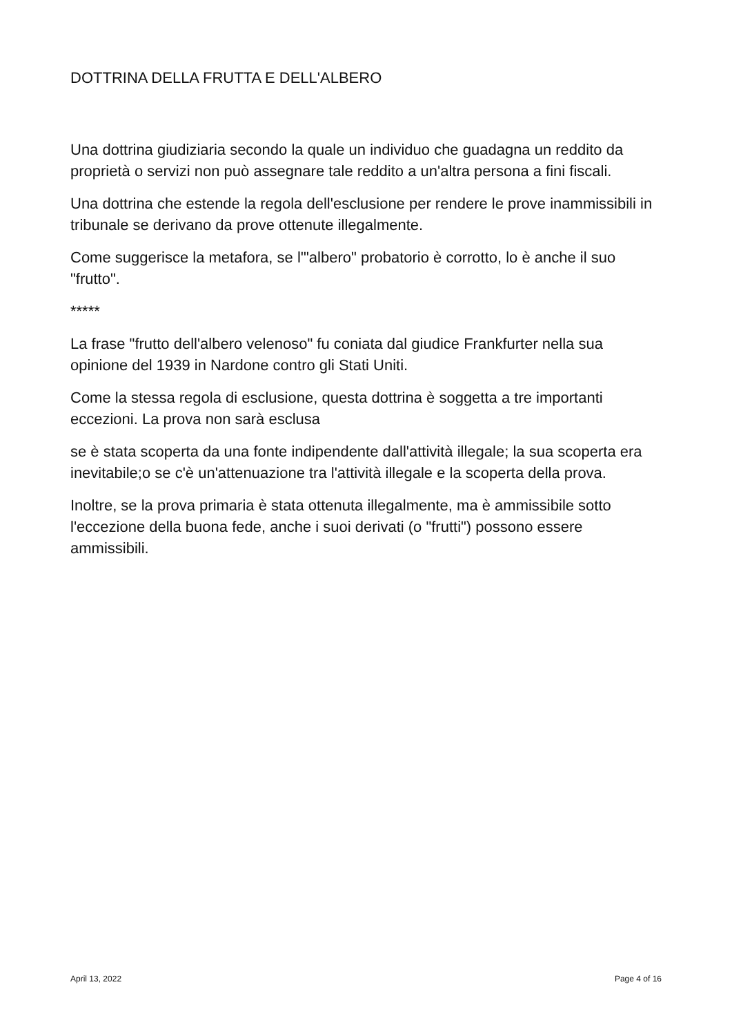DOTTRINA DELLA FRUTTA E DELL'ALBERO
Una dottrina giudiziaria secondo la quale un individuo che guadagna un reddito da proprietà o servizi non può assegnare tale reddito a un'altra persona a fini fiscali.
Una dottrina che estende la regola dell'esclusione per rendere le prove inammissibili in tribunale se derivano da prove ottenute illegalmente.
Come suggerisce la metafora, se l'"albero" probatorio è corrotto, lo è anche il suo "frutto".
*****
La frase "frutto dell'albero velenoso" fu coniata dal giudice Frankfurter nella sua opinione del 1939 in Nardone contro gli Stati Uniti.
Come la stessa regola di esclusione, questa dottrina è soggetta a tre importanti eccezioni. La prova non sarà esclusa
se è stata scoperta da una fonte indipendente dall'attività illegale; la sua scoperta era inevitabile;o se c'è un'attenuazione tra l'attività illegale e la scoperta della prova.
Inoltre, se la prova primaria è stata ottenuta illegalmente, ma è ammissibile sotto l'eccezione della buona fede, anche i suoi derivati (o "frutti") possono essere ammissibili.
April 13, 2022 Page 4 of 16